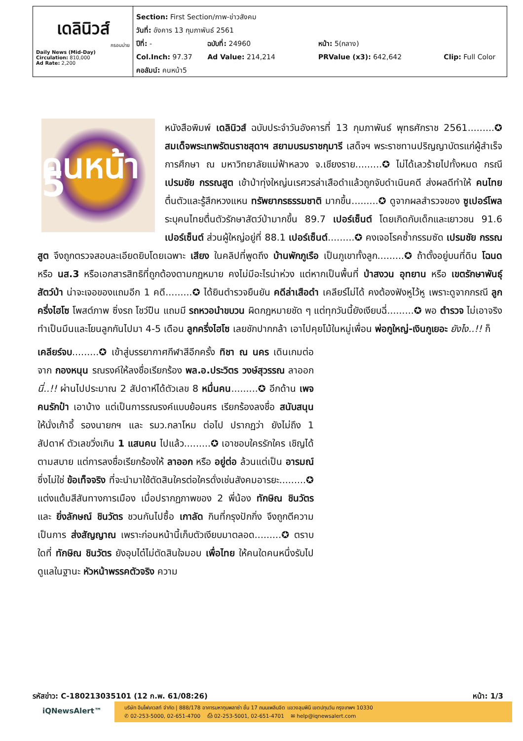เดลินิวส์
กรอบบ่าย
Daily News (Mid-Day)
Circulation: 810,000
Ad Rate: 2,200
Section: First Section/ภาพ-ข่าวสังคม
วันที่: อังคาร 13 กุมภาพันธ์ 2561
ปีที่: - ฉบับที่: 24960 หน้า: 5(กลาง)
Col.Inch: 97.37 Ad Value: 214,214 PRValue (x3): 642,642 Clip: Full Color
คอลัมน์: คนหน้า5
คนหน้า 5
หนังสือพิมพ์ เดลินิวส์ ฉบับประจำวันอังคารที่ 13 กุมภาพันธ์ พุทธศักราช 2561.........✪ สมเด็จพระเทพรัตนราชสุดาฯ สยามบรมราชกุมารี เสด็จฯ พระราชทานปริญญาบัตรแก่ผู้สำเร็จการศึกษา ณ มหาวิทยาลัยแม่ฟ้าหลวง จ.เชียงราย.........✪ ไม่ได้เลวร้ายไปทั้งหมด กรณี เปรมชัย กรรณสูต เข้าป่าทุ่งใหญ่นเรศวรล่าเสือดำแล้วถูกจับดำเนินคดี ส่งผลดีทำให้ คนไทย ตื่นตัวและรู้สึกหวงแหน ทรัพยากรธรรมชาติ มากขึ้น.........✪ ดูจากผลสำรวจของ ซูเปอร์โพล ระบุคนไทยตื่นตัวรักษาสัตว์ป่ามากขึ้น 89.7 เปอร์เซ็นต์ โดยเกิดกับเด็กและเยาวชน 91.6 เปอร์เซ็นต์ ส่วนผู้ใหญ่อยู่ที่ 88.1 เปอร์เซ็นต์.........✪ คงเจอโรคซ้ำกรรมซัด เปรมชัย กรรณสูต จึงถูกตรวจสอบละเอียดยิบโดยเฉพาะ เสียง ในคลิปที่พูดถึง บ้านพักภูเรือ เป็นภูเขาทั้งลูก.........✪ ถ้าตั้งอยู่บนที่ดิน โฉนด หรือ นส.3 หรือเอกสารสิทธิที่ถูกต้องตามกฎหมาย คงไม่มีอะไรน่าห่วง แต่หากเป็นพื้นที่ ป่าสงวน อุทยาน หรือ เขตรักษาพันธุ์สัตว์ป่า น่าจะเจอของแถมอีก 1 คดี.........✪ ได้ยินตำรวจยืนยัน คดีล่าเสือดำ เคลียร์ไม่ได้ คงต้องฟังหูไว้หู เพราะดูจากกรณี ลูกครึ่งไฮโซ โพสต์ภาพ ซิ่งรถ โชว์ปืน แถมมี รถหวอนำขบวน ผิดกฎหมายชัด ๆ แต่ทุกวันนี้ยังเงียบฉี่.........✪ พอ ตำรวจ ไม่เอาจริง ทำเป็นมึนและโยนลูกกันไปมา 4-5 เดือน ลูกครึ่งไฮโซ เลยชักปากกล้า เอาไปคุยโม้ในหมู่เพื่อน พ่อกูใหญ่-เงินกูเยอะ ยังไง..!! ก็
เคลียร์จบ.........✪ เข้าสู่บรรยากาศกีฬาสีอีกครั้ง ทิชา ณ นคร เดินเกมต่อจาก กองหนุน รณรงค์ให้ลงชื่อเรียกร้อง พล.อ.ประวิตร วงษ์สุวรรณ ลาออก นี่..!! ผ่านไปประมาณ 2 สัปดาห์ได้ตัวเลข 8 หมื่นคน.........✪ อีกด้าน เพจคนรักป๋า เอาบ้าง แต่เป็นการรณรงค์แบบย้อนศร เรียกร้องลงชื่อ สนับสนุน ให้นั่งเก้าอี้ รองนายกฯ และ รมว.กลาโหม ต่อไป ปรากฏว่า ยังไม่ถึง 1 สัปดาห์ ตัวเลขวิ่งเกิน 1 แสนคน ไปแล้ว.........✪ เอาชอบใครรักใคร เชิญได้ตามสบาย แต่การลงชื่อเรียกร้องให้ ลาออก หรือ อยู่ต่อ ล้วนแต่เป็น อารมณ์ ซึ่งไม่ใช่ ข้อเท็จจริง ที่จะนำมาใช้ตัดสินใครต่อใครดั่งเช่นสังคมอารยะ.........✪ แต่งแต้มสีสันทางการเมือง เมื่อปรากฏภาพของ 2 พี่น้อง ทักษิณ ชินวัตร และ ยิ่งลักษณ์ ชินวัตร ชวนกันไปซื้อ เกาลัด กินที่กรุงปักกิ่ง จึงถูกตีความเป็นการ ส่งสัญญาณ เพราะก่อนหน้านี้เก็บตัวเงียบมาตลอด.........✪ ตราบใดที่ ทักษิณ ชินวัตร ยังอุบไต๋ไม่ตัดสินใจมอบ เพื่อไทย ให้คนใดคนหนึ่งรับไปดูแลในฐานะ หัวหน้าพรรคตัวจริง ความ
รหัสข่าว: C-180213035101 (12 ก.พ. 61/08:26) หน้า: 1/3
iQNewsAlert™
บริษัท อินโฟเควสท์ จำกัด | 888/178 อาคารมหาทุนพลาซ่า ชั้น 17 ถนนเพลินจิต แขวงลุมพินี เขตปทุมวัน กรุงเทพฯ 10330
✆ 02-253-5000, 02-651-4700 ⎙ 02-253-5001, 02-651-4701 ✉ help@iqnewsalert.com